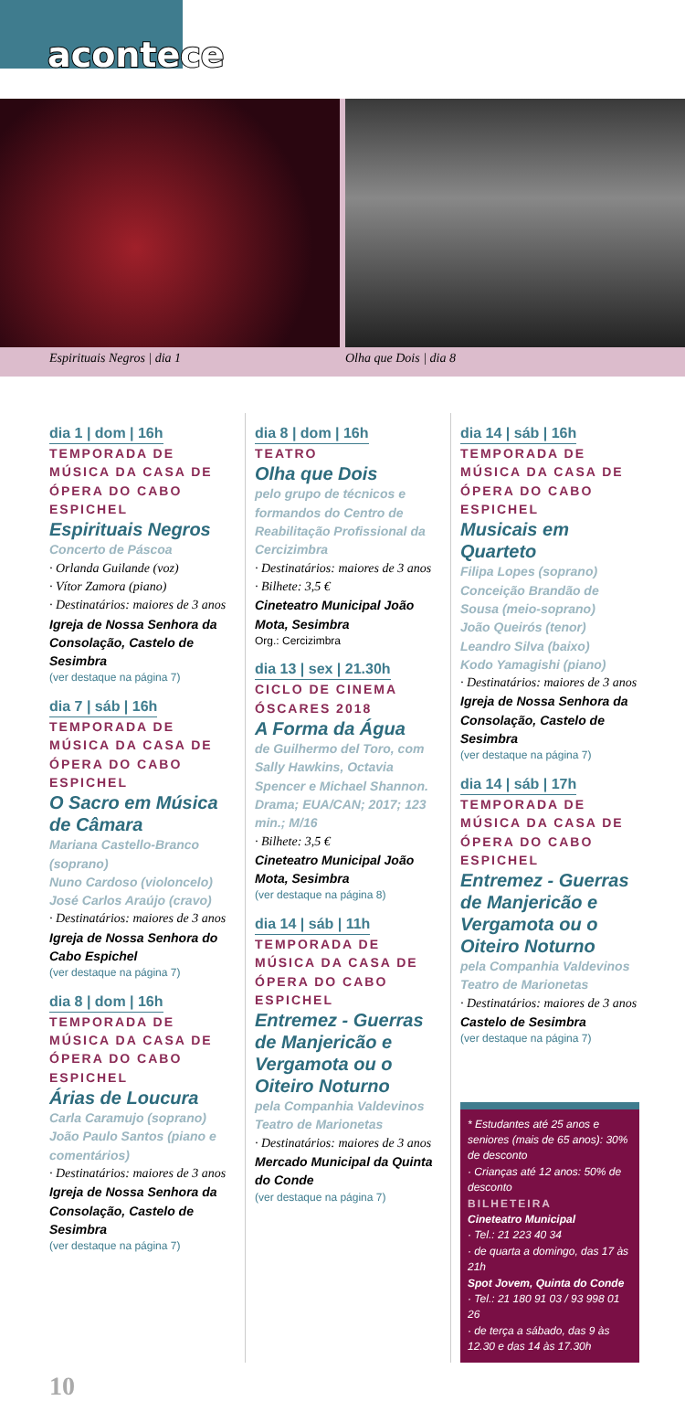acontece
Espirituais Negros | dia 1 Olha que Dois | dia 8
dia 1 | dom | 16h
TEMPORADA DE MÚSICA DA CASA DE ÓPERA DO CABO ESPICHEL
Espirituais Negros
Concerto de Páscoa
· Orlanda Guilande (voz)
· Vítor Zamora (piano)
· Destinatários: maiores de 3 anos
Igreja de Nossa Senhora da Consolação, Castelo de Sesimbra
(ver destaque na página 7)
dia 7 | sáb | 16h
TEMPORADA DE MÚSICA DA CASA DE ÓPERA DO CABO ESPICHEL
O Sacro em Música de Câmara
Mariana Castello-Branco (soprano)
Nuno Cardoso (violoncelo)
José Carlos Araújo (cravo)
· Destinatários: maiores de 3 anos
Igreja de Nossa Senhora do Cabo Espichel
(ver destaque na página 7)
dia 8 | dom | 16h
TEMPORADA DE MÚSICA DA CASA DE ÓPERA DO CABO ESPICHEL
Árias de Loucura
Carla Caramujo (soprano)
João Paulo Santos (piano e comentários)
· Destinatários: maiores de 3 anos
Igreja de Nossa Senhora da Consolação, Castelo de Sesimbra
(ver destaque na página 7)
dia 8 | dom | 16h
TEATRO
Olha que Dois
pelo grupo de técnicos e formandos do Centro de Reabilitação Profissional da Cercizimbra
· Destinatários: maiores de 3 anos
· Bilhete: 3,5 €
Cineteatro Municipal João Mota, Sesimbra
Org.: Cercizimbra
dia 13 | sex | 21.30h
CICLO DE CINEMA ÓSCARES 2018
A Forma da Água
de Guilhermo del Toro, com Sally Hawkins, Octavia Spencer e Michael Shannon. Drama; EUA/CAN; 2017; 123 min.; M/16
· Bilhete: 3,5 €
Cineteatro Municipal João Mota, Sesimbra
(ver destaque na página 8)
dia 14 | sáb | 11h
TEMPORADA DE MÚSICA DA CASA DE ÓPERA DO CABO ESPICHEL
Entremez - Guerras de Manjericão e Vergamota ou o Oiteiro Noturno
pela Companhia Valdevinos Teatro de Marionetas
· Destinatários: maiores de 3 anos
Mercado Municipal da Quinta do Conde
(ver destaque na página 7)
dia 14 | sáb | 16h
TEMPORADA DE MÚSICA DA CASA DE ÓPERA DO CABO ESPICHEL
Musicais em Quarteto
Filipa Lopes (soprano)
Conceição Brandão de Sousa (meio-soprano)
João Queirós (tenor)
Leandro Silva (baixo)
Kodo Yamagishi (piano)
· Destinatários: maiores de 3 anos
Igreja de Nossa Senhora da Consolação, Castelo de Sesimbra
(ver destaque na página 7)
dia 14 | sáb | 17h
TEMPORADA DE MÚSICA DA CASA DE ÓPERA DO CABO ESPICHEL
Entremez - Guerras de Manjericão e Vergamota ou o Oiteiro Noturno
pela Companhia Valdevinos Teatro de Marionetas
· Destinatários: maiores de 3 anos
Castelo de Sesimbra
(ver destaque na página 7)
* Estudantes até 25 anos e seniores (mais de 65 anos): 30% de desconto
· Crianças até 12 anos: 50% de desconto
BILHETEIRA
Cineteatro Municipal
· Tel.: 21 223 40 34
· de quarta a domingo, das 17 às 21h
Spot Jovem, Quinta do Conde
· Tel.: 21 180 91 03 / 93 998 01 26
· de terça a sábado, das 9 às 12.30 e das 14 às 17.30h
10